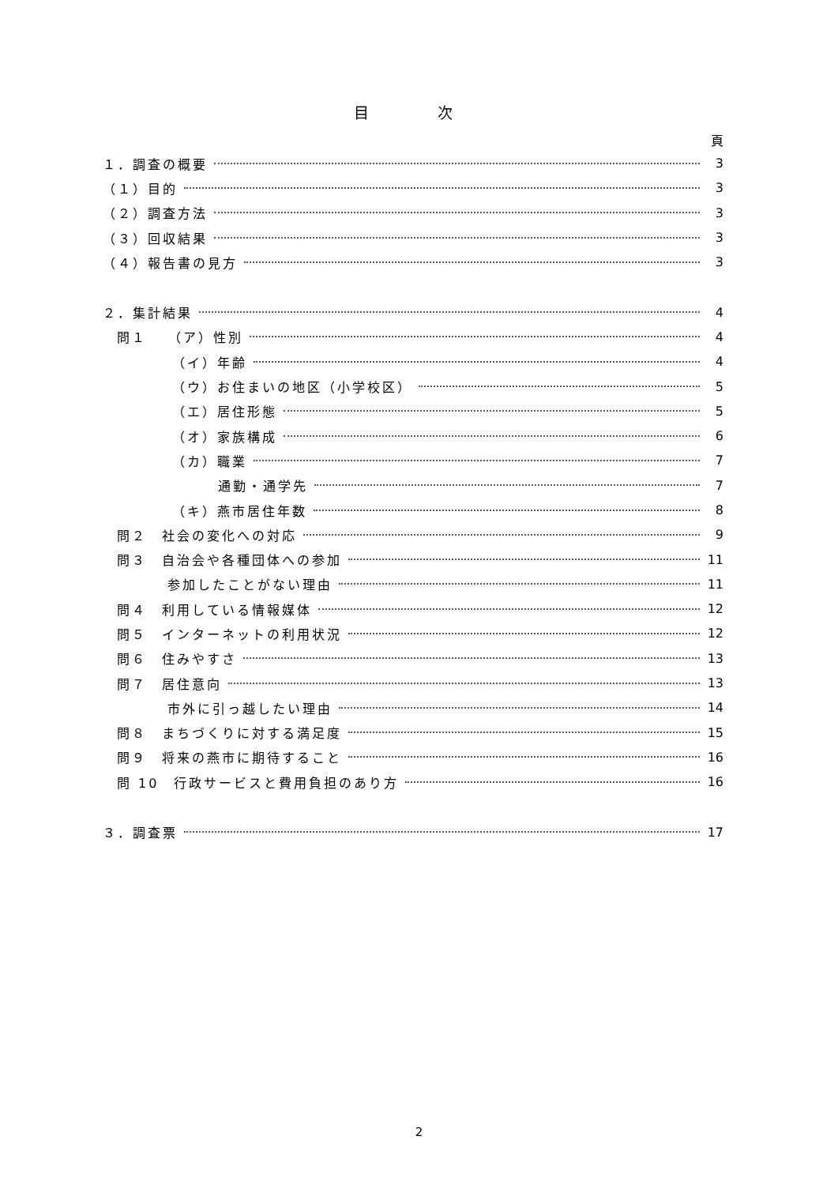目 次
頁
１．調査の概要 3
（１）目的 3
（２）調査方法 3
（３）回収結果 3
（４）報告書の見方 3
２．集計結果 4
問１　 （ア）性別 4
（イ）年齢 4
（ウ）お住まいの地区（小学校区） 5
（エ）居住形態 5
（オ）家族構成 6
（カ）職業 7
通勤・通学先 7
（キ）燕市居住年数 8
問２　社会の変化への対応 9
問３　自治会や各種団体への参加 11
参加したことがない理由 11
問４　利用している情報媒体 12
問５　インターネットの利用状況 12
問６　住みやすさ 13
問７　居住意向 13
市外に引っ越したい理由 14
問８　まちづくりに対する満足度 15
問９　将来の燕市に期待すること 16
問 10　行政サービスと費用負担のあり方 16
３．調査票 17
2